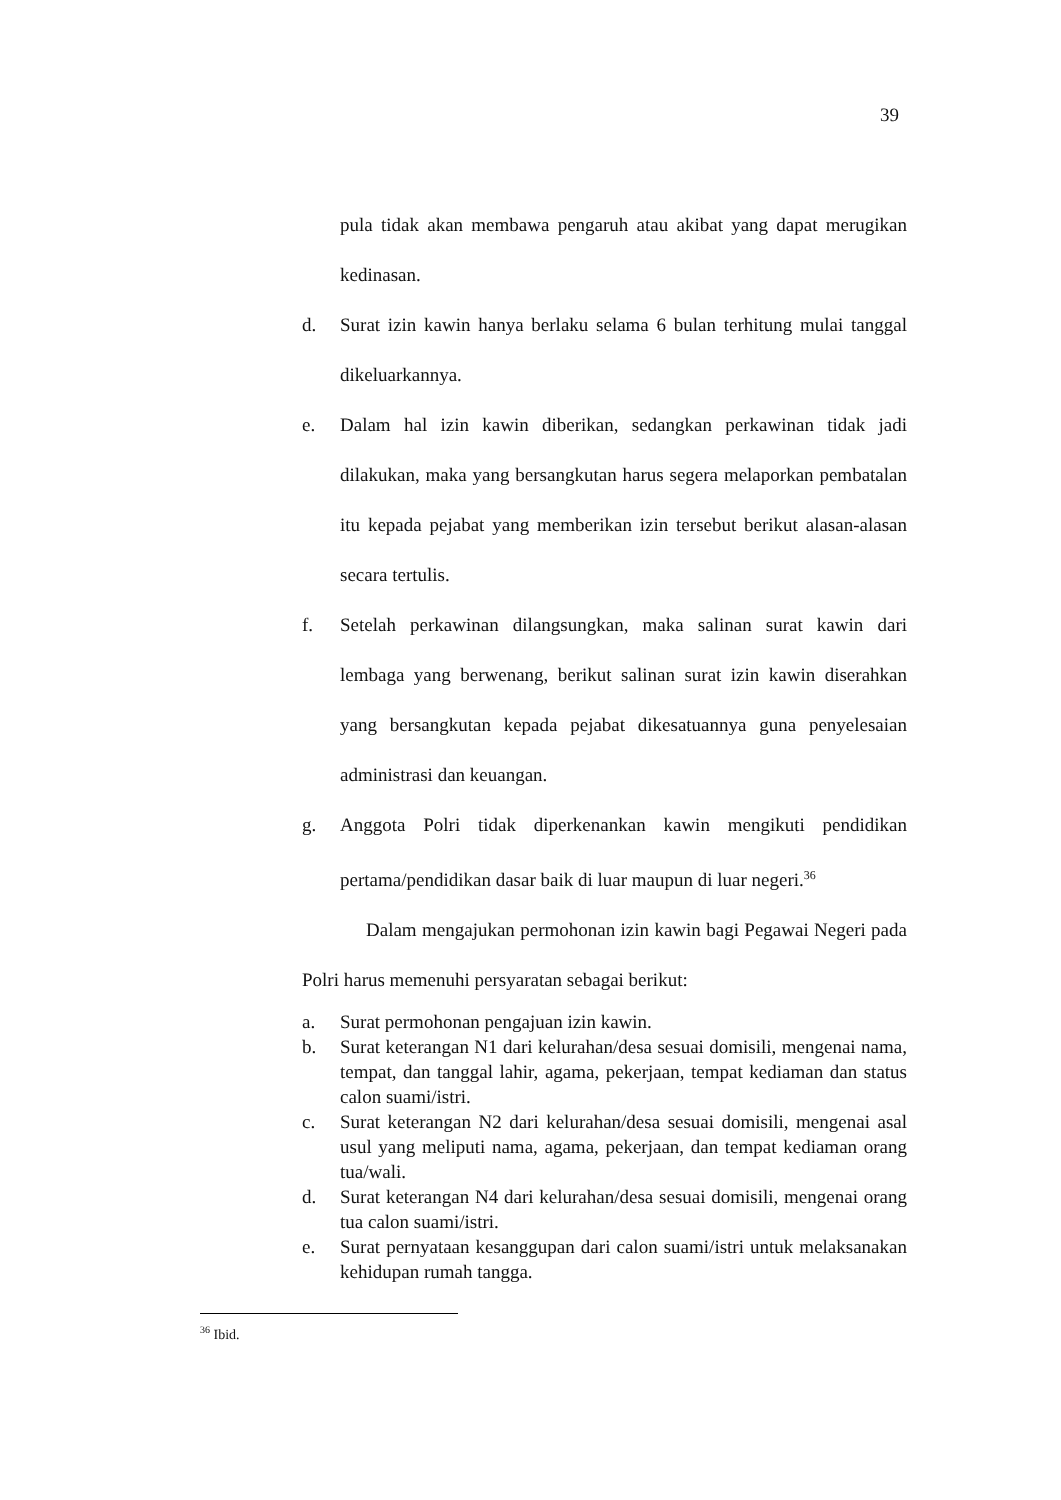39
pula tidak akan membawa pengaruh atau akibat yang dapat merugikan kedinasan.
d. Surat izin kawin hanya berlaku selama 6 bulan terhitung mulai tanggal dikeluarkannya.
e. Dalam hal izin kawin diberikan, sedangkan perkawinan tidak jadi dilakukan, maka yang bersangkutan harus segera melaporkan pembatalan itu kepada pejabat yang memberikan izin tersebut berikut alasan-alasan secara tertulis.
f. Setelah perkawinan dilangsungkan, maka salinan surat kawin dari lembaga yang berwenang, berikut salinan surat izin kawin diserahkan yang bersangkutan kepada pejabat dikesatuannya guna penyelesaian administrasi dan keuangan.
g. Anggota Polri tidak diperkenankan kawin mengikuti pendidikan pertama/pendidikan dasar baik di luar maupun di luar negeri.<sup>36</sup>
Dalam mengajukan permohonan izin kawin bagi Pegawai Negeri pada Polri harus memenuhi persyaratan sebagai berikut:
a. Surat permohonan pengajuan izin kawin.
b. Surat keterangan N1 dari kelurahan/desa sesuai domisili, mengenai nama, tempat, dan tanggal lahir, agama, pekerjaan, tempat kediaman dan status calon suami/istri.
c. Surat keterangan N2 dari kelurahan/desa sesuai domisili, mengenai asal usul yang meliputi nama, agama, pekerjaan, dan tempat kediaman orang tua/wali.
d. Surat keterangan N4 dari kelurahan/desa sesuai domisili, mengenai orang tua calon suami/istri.
e. Surat pernyataan kesanggupan dari calon suami/istri untuk melaksanakan kehidupan rumah tangga.
<sup>36</sup> Ibid.